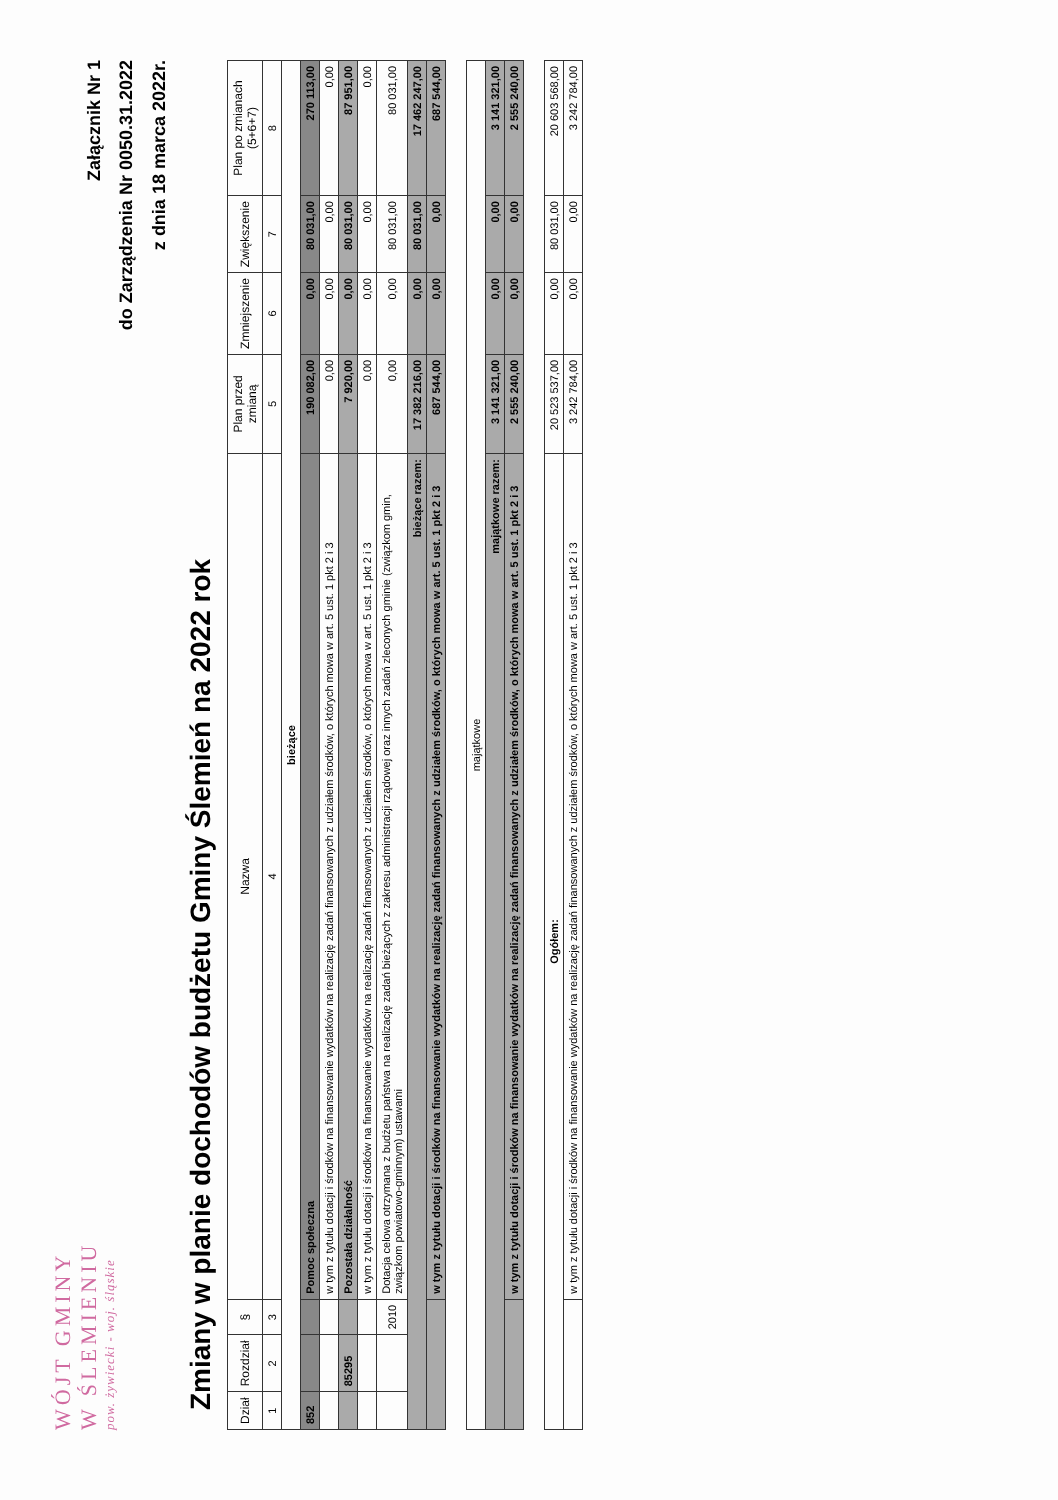WÓJT GMINY
W ŚLEMIENIU
pow. żywiecki - woj. śląskie
Załącznik Nr 1
do Zarządzenia Nr 0050.31.2022
z dnia 18 marca 2022r.
Zmiany w planie dochodów budżetu Gminy Ślemień na 2022 rok
| Dział | Rozdział | § | Nazwa | Plan przed zmianą | Zmniejszenie | Zwiększenie | Plan po zmianach (5+6+7) |
| --- | --- | --- | --- | --- | --- | --- | --- |
| 1 | 2 | 3 | 4 | 5 | 6 | 7 | 8 |
| bieżące | | | | | | | |
| 852 | | | Pomoc społeczna | 190 082,00 | 0,00 | 80 031,00 | 270 113,00 |
| | | | w tym z tytułu dotacji i środków na finansowanie wydatków na realizację zadań finansowanych z udziałem środków, o których mowa w art. 5 ust. 1 pkt 2 i 3 | 0,00 | 0,00 | 0,00 | 0,00 |
| | 85295 | | Pozostała działalność | 7 920,00 | 0,00 | 80 031,00 | 87 951,00 |
| | | | w tym z tytułu dotacji i środków na finansowanie wydatków na realizację zadań finansowanych z udziałem środków, o których mowa w art. 5 ust. 1 pkt 2 i 3 | 0,00 | 0,00 | 0,00 | 0,00 |
| | | 2010 | Dotacja celowa otrzymana z budżetu państwa na realizację zadań bieżących z zakresu administracji rządowej oraz innych zadań zleconych gminie (związkom gmin, związkom powiatowo-gminnym) ustawami | 0,00 | 0,00 | 80 031,00 | 80 031,00 |
| bieżące razem: | | | | 17 382 216,00 | 0,00 | 80 031,00 | 17 462 247,00 |
| | | | w tym z tytułu dotacji i środków na finansowanie wydatków na realizację zadań finansowanych z udziałem środków, o których mowa w art. 5 ust. 1 pkt 2 i 3 | 687 544,00 | 0,00 | 0,00 | 687 544,00 |
| majątkowe | | | | | | | |
| majątkowe razem: | | | | 3 141 321,00 | 0,00 | 0,00 | 3 141 321,00 |
| | | | w tym z tytułu dotacji i środków na finansowanie wydatków na realizację zadań finansowanych z udziałem środków, o których mowa w art. 5 ust. 1 pkt 2 i 3 | 2 555 240,00 | 0,00 | 0,00 | 2 555 240,00 |
| Ogółem: | | | | 20 523 537,00 | 0,00 | 80 031,00 | 20 603 568,00 |
| | | | w tym z tytułu dotacji i środków na finansowanie wydatków na realizację zadań finansowanych z udziałem środków, o których mowa w art. 5 ust. 1 pkt 2 i 3 | 3 242 784,00 | 0,00 | 0,00 | 3 242 784,00 |